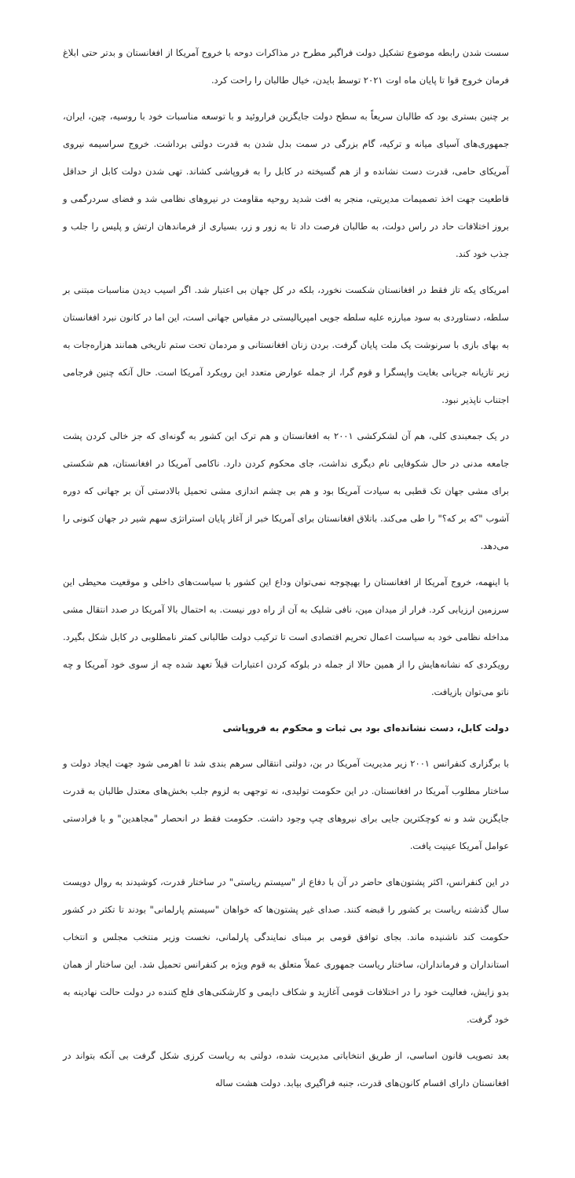سست شدن رابطه موضوع تشکیل دولت فراگیر مطرح در مذاکرات دوحه با خروج آمریکا از افغانستان و بدتر حتی ابلاغ فرمان خروج قوا تا پایان ماه اوت ۲۰۲۱ توسط بایدن، خیال طالبان را راحت کرد.
بر چنین بستری بود که طالبان سریعاً به سطح دولت جایگزین فراروئید و با توسعه مناسبات خود با روسیه، چین، ایران، جمهوری‌های آسیای میانه و ترکیه، گام بزرگی در سمت بدل شدن به قدرت دولتی برداشت. خروج سراسیمه نیروی آمریکای حامی، قدرت دست نشانده و از هم گسیخته در کابل را به فروپاشی کشاند. تهی شدن دولت کابل از حداقل قاطعیت جهت اخذ تصمیمات مدیریتی، منجر به افت شدید روحیه مقاومت در نیروهای نظامی شد و فضای سردرگمی و بروز اختلافات حاد در راس دولت، به طالبان فرصت داد تا به زور و زر، بسیاری از فرماندهان ارتش و پلیس را جلب و جذب خود کند.
امریکای یکه تاز فقط در افغانستان شکست نخورد، بلکه در کل جهان بی اعتبار شد. اگر اسیب دیدن مناسبات مبتنی بر سلطه، دستاوردی به سود مبارزه علیه سلطه جویی امپریالیستی در مقیاس جهانی است، این اما در کانون نبرد افغانستان به بهای بازی با سرنوشت یک ملت پایان گرفت. بردن زنان افغانستانی و مردمان تحت ستم تاریخی همانند هزاره‌جات به زیر تازیانه جریانی بغایت واپسگرا و قوم گرا، از جمله عوارض متعدد این رویکرد آمریکا است. حال آنکه چنین فرجامی اجتناب ناپذیر نبود.
در یک جمعبندی کلی، هم آن لشکرکشی ۲۰۰۱ به افغانستان و هم ترک این کشور به گونه‌ای که جز خالی کردن پشت جامعه مدنی در حال شکوفایی نام دیگری نداشت، جای محکوم کردن دارد. ناکامی آمریکا در افغانستان، هم شکستی برای مشی جهان تک قطبی به سیادت آمریکا بود و هم بی چشم اندازی مشی تحمیل بالادستی آن بر جهانی که دوره آشوب "که بر که؟" را طی می‌کند. باتلاق افغانستان برای آمریکا خبر از آغاز پایان استراتژی سهم شیر در جهان کنونی را می‌دهد.
با اینهمه، خروج آمریکا از افغانستان را بهیچوجه نمی‌توان وداع این کشور با سیاست‌های داخلی و موقعیت محیطی این سرزمین ارزیابی کرد. فرار از میدان مین، نافی شلیک به آن از راه دور نیست. به احتمال بالا آمریکا در صدد انتقال مشی مداخله نظامی خود به سیاست اعمال تحریم اقتصادی است تا ترکیب دولت طالبانی کمتر نامطلوبی در کابل شکل بگیرد. رویکردی که نشانه‌هایش را از همین حالا از جمله در بلوکه کردن اعتبارات قبلاً تعهد شده چه از سوی خود آمریکا و چه ناتو می‌توان بازیافت.
دولت کابل، دست نشانده‌ای بود بی ثبات و محکوم به فروپاشی
با برگزاری کنفرانس ۲۰۰۱ زیر مدیریت آمریکا در بن، دولتی انتقالی سرهم بندی شد تا اهرمی شود جهت ایجاد دولت و ساختار مطلوب آمریکا در افغانستان. در این حکومت تولیدی، نه توجهی به لزوم جلب بخش‌های معتدل طالبان به قدرت جایگزین شد و نه کوچکترین جایی برای نیروهای چپ وجود داشت. حکومت فقط در انحصار "مجاهدین" و با فرادستی عوامل آمریکا عینیت یافت.
در این کنفرانس، اکثر پشتون‌های حاضر در آن با دفاع از "سیستم ریاستی" در ساختار قدرت، کوشیدند به روال دویست سال گذشته ریاست بر کشور را قبضه کنند. صدای غیر پشتون‌ها که خواهان "سیستم پارلمانی" بودند تا تکثر در کشور حکومت کند ناشنیده ماند. بجای توافق قومی بر مبنای نمایندگی پارلمانی، نخست وزیر منتخب مجلس و انتخاب استانداران و فرمانداران، ساختار ریاست جمهوری عملاً متعلق به قوم ویژه بر کنفرانس تحمیل شد. این ساختار از همان بدو زایش، فعالیت خود را در اختلافات قومی آغازید و شکاف دایمی و کارشکنی‌های فلج کننده در دولت حالت نهادینه به خود گرفت.
بعد تصویب قانون اساسی، از طریق انتخاباتی مدیریت شده، دولتی به ریاست کرزی شکل گرفت بی آنکه بتواند در افغانستان دارای اقسام کانون‌های قدرت، جنبه فراگیری بیابد. دولت هشت ساله